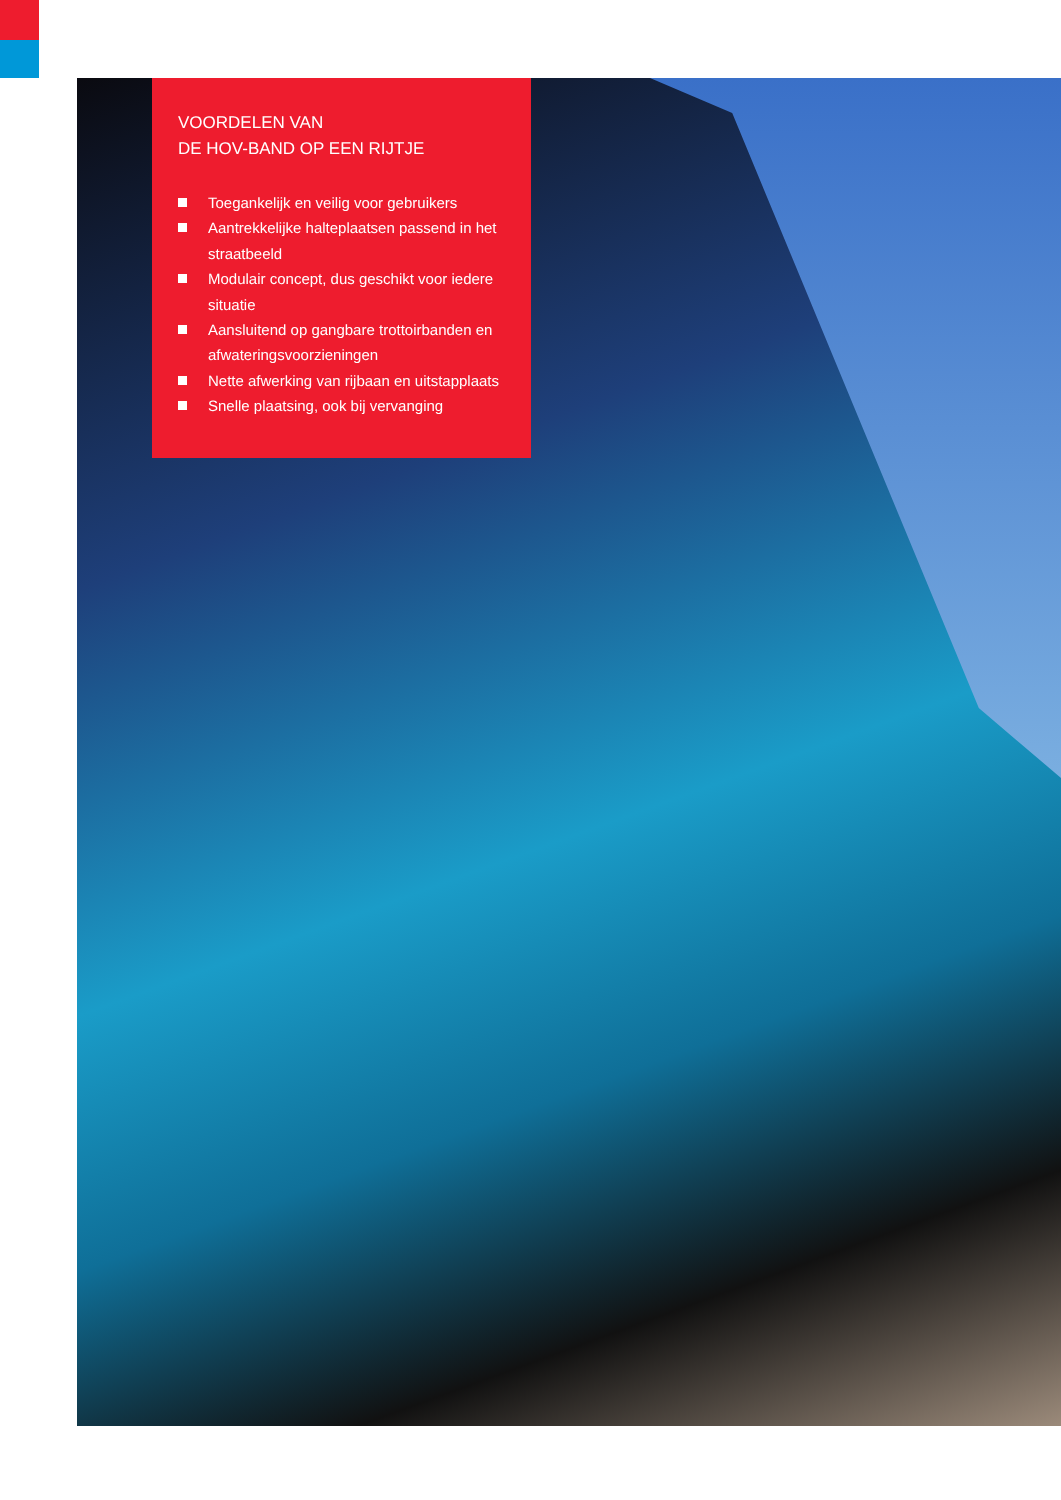VOORDELEN VAN
DE HOV-BAND OP EEN RIJTJE
Toegankelijk en veilig voor gebruikers
Aantrekkelijke halteplaatsen passend in het straatbeeld
Modulair concept, dus geschikt voor iedere situatie
Aansluitend op gangbare trottoirbanden en afwateringsvoorzieningen
Nette afwerking van rijbaan en uitstapplaats
Snelle plaatsing, ook bij vervanging